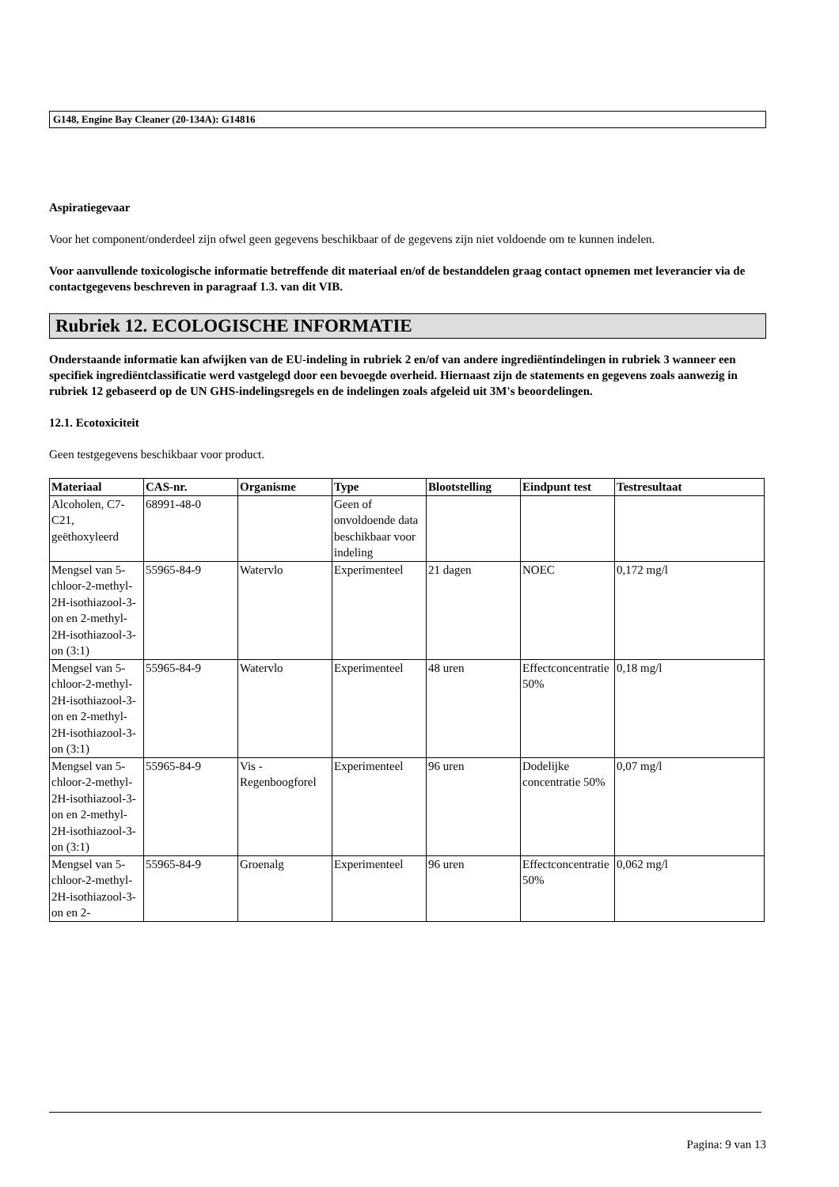G148, Engine Bay Cleaner (20-134A): G14816
Aspiratiegevaar
Voor het component/onderdeel zijn ofwel geen gegevens beschikbaar of de gegevens zijn niet voldoende om te kunnen indelen.
Voor aanvullende toxicologische informatie betreffende dit materiaal en/of de bestanddelen graag contact opnemen met leverancier via de contactgegevens beschreven in paragraaf 1.3. van dit VIB.
Rubriek 12. ECOLOGISCHE INFORMATIE
Onderstaande informatie kan afwijken van de EU-indeling in rubriek 2 en/of van andere ingrediëntindelingen in rubriek 3 wanneer een specifiek ingrediëntclassificatie werd vastgelegd door een bevoegde overheid. Hiernaast zijn de statements en gegevens zoals aanwezig in rubriek 12 gebaseerd op de UN GHS-indelingsregels en de indelingen zoals afgeleid uit 3M's beoordelingen.
12.1. Ecotoxiciteit
Geen testgegevens beschikbaar voor product.
| Materiaal | CAS-nr. | Organisme | Type | Blootstelling | Eindpunt test | Testresultaat |
| --- | --- | --- | --- | --- | --- | --- |
| Alcoholen, C7-C21, geëthoxyleerd | 68991-48-0 | | Geen of onvoldoende data beschikbaar voor indeling | | | |
| Mengsel van 5-chloor-2-methyl-2H-isothiazool-3-on en 2-methyl-2H-isothiazool-3-on (3:1) | 55965-84-9 | Watervlo | Experimenteel | 21 dagen | NOEC | 0,172 mg/l |
| Mengsel van 5-chloor-2-methyl-2H-isothiazool-3-on en 2-methyl-2H-isothiazool-3-on (3:1) | 55965-84-9 | Watervlo | Experimenteel | 48 uren | Effectconcentratie 50% | 0,18 mg/l |
| Mengsel van 5-chloor-2-methyl-2H-isothiazool-3-on en 2-methyl-2H-isothiazool-3-on (3:1) | 55965-84-9 | Vis - Regenboogforel | Experimenteel | 96 uren | Dodelijke concentratie 50% | 0,07 mg/l |
| Mengsel van 5-chloor-2-methyl-2H-isothiazool-3-on en 2- | 55965-84-9 | Groenalg | Experimenteel | 96 uren | Effectconcentratie 50% | 0,062 mg/l |
Pagina: 9 van 13